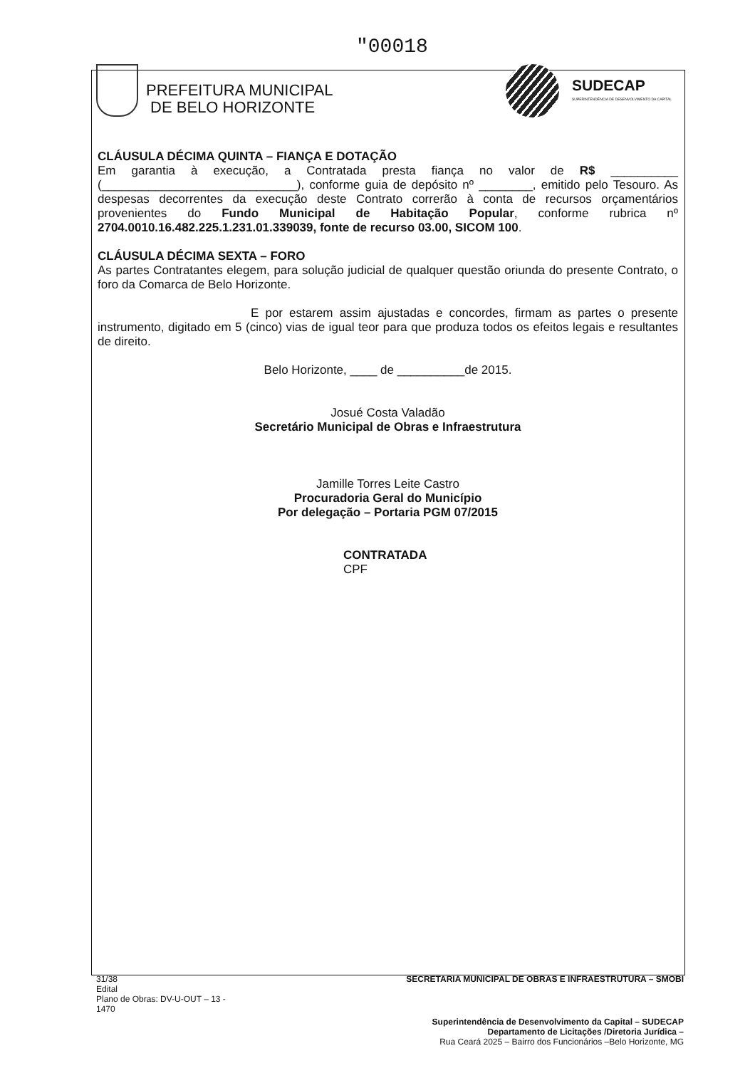"00018
PREFEITURA MUNICIPAL
DE BELO HORIZONTE
SUDECAP
SUPERINTENDÊNCIA DE DESENVOLVIMENTO DA CAPITAL
CLÁUSULA DÉCIMA QUINTA – FIANÇA E DOTAÇÃO
Em garantia à execução, a Contratada presta fiança no valor de R$ __________ (_____________________________), conforme guia de depósito nº ________, emitido pelo Tesouro. As despesas decorrentes da execução deste Contrato correrão à conta de recursos orçamentários provenientes do Fundo Municipal de Habitação Popular, conforme rubrica nº 2704.0010.16.482.225.1.231.01.339039, fonte de recurso 03.00, SICOM 100.
CLÁUSULA DÉCIMA SEXTA – FORO
As partes Contratantes elegem, para solução judicial de qualquer questão oriunda do presente Contrato, o foro da Comarca de Belo Horizonte.
E por estarem assim ajustadas e concordes, firmam as partes o presente instrumento, digitado em 5 (cinco) vias de igual teor para que produza todos os efeitos legais e resultantes de direito.
Belo Horizonte, ____ de __________de 2015.
Josué Costa Valadão
Secretário Municipal de Obras e Infraestrutura
Jamille Torres Leite Castro
Procuradoria Geral do Município
Por delegação – Portaria PGM 07/2015
CONTRATADA
CPF
31/38
Edital
Plano de Obras: DV-U-OUT – 13 -
1470
SECRETARIA MUNICIPAL DE OBRAS E INFRAESTRUTURA – SMOBI
Superintendência de Desenvolvimento da Capital – SUDECAP
Departamento de Licitações /Diretoria Jurídica –
Rua Ceará 2025 – Bairro dos Funcionários –Belo Horizonte, MG